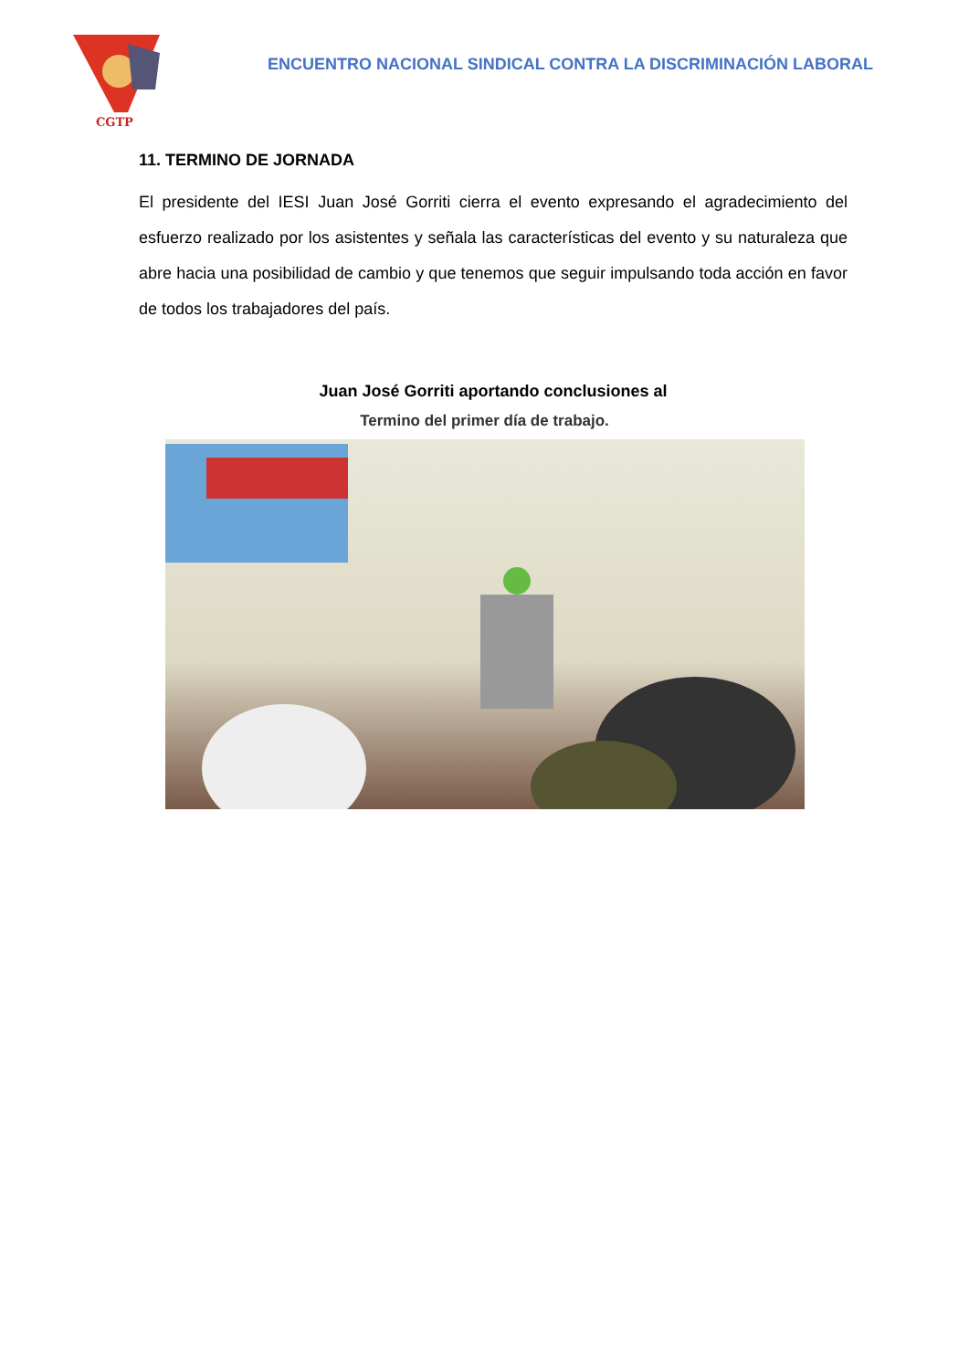CGTP
ENCUENTRO NACIONAL SINDICAL CONTRA LA DISCRIMINACIÓN LABORAL
11. TERMINO DE JORNADA
El presidente del IESI Juan José Gorriti cierra el evento expresando el agradecimiento del esfuerzo realizado por los asistentes y señala las características del evento y su naturaleza que abre hacia una posibilidad de cambio y que tenemos que seguir impulsando toda acción en favor de todos los trabajadores del país.
Juan José Gorriti aportando conclusiones al
Termino del primer día de trabajo.